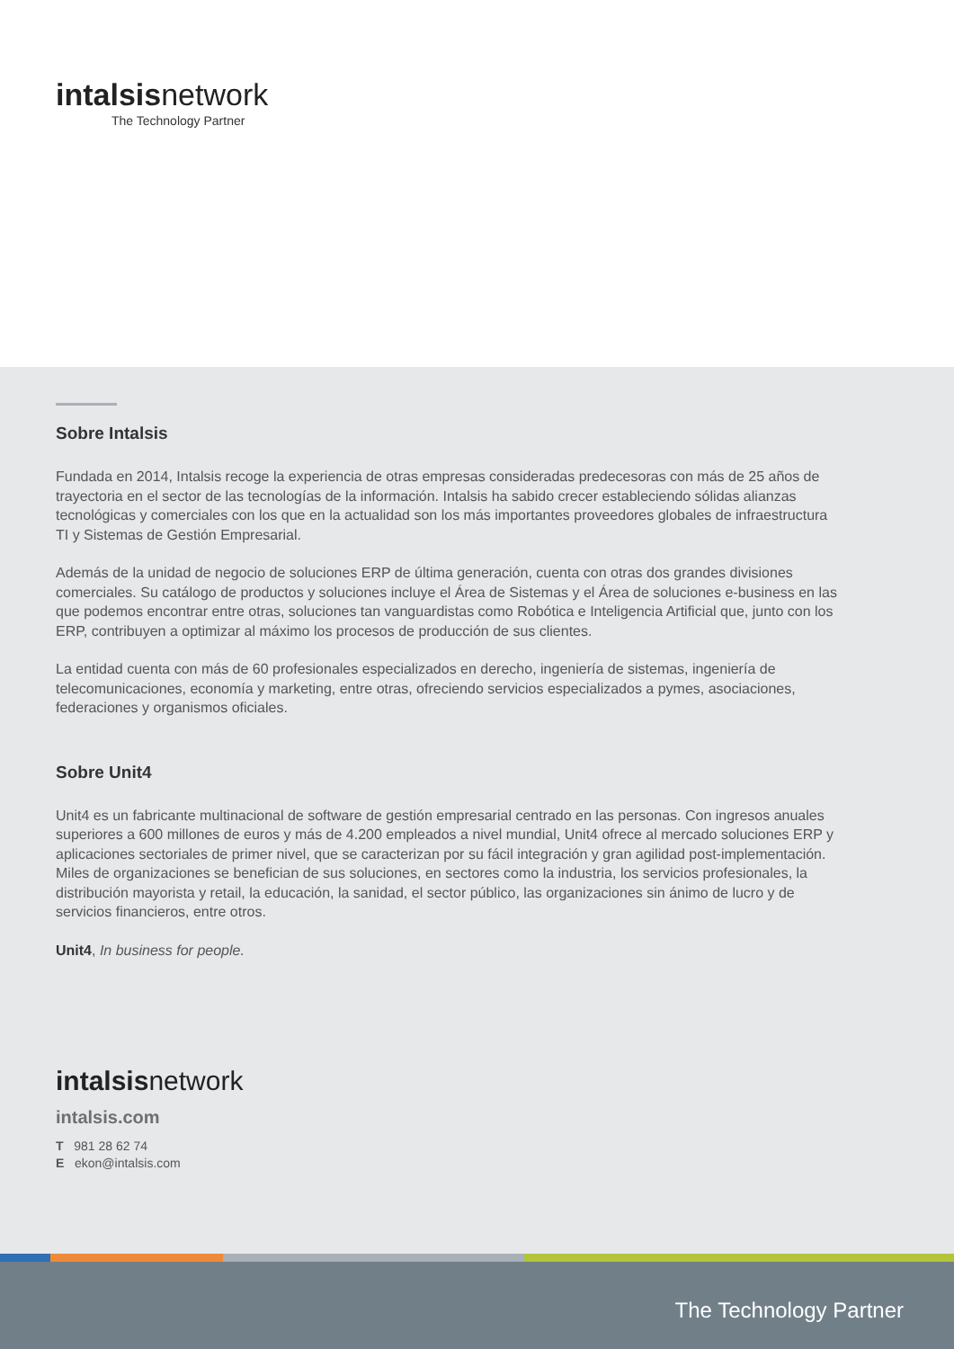intalsisnetwork
The Technology Partner
Sobre Intalsis
Fundada en 2014, Intalsis recoge la experiencia de otras empresas consideradas predecesoras con más de 25 años de trayectoria en el sector de las tecnologías de la información. Intalsis ha sabido crecer estableciendo sólidas alianzas tecnológicas y comerciales con los que en la actualidad son los más importantes proveedores globales de infraestructura TI y Sistemas de Gestión Empresarial.
Además de la unidad de negocio de soluciones ERP de última generación, cuenta con otras dos grandes divisiones comerciales. Su catálogo de productos y soluciones incluye el Área de Sistemas y el Área de soluciones e-business en las que podemos encontrar entre otras, soluciones tan vanguardistas como Robótica e Inteligencia Artificial que, junto con los ERP, contribuyen a optimizar al máximo los procesos de producción de sus clientes.
La entidad cuenta con más de 60 profesionales especializados en derecho, ingeniería de sistemas, ingeniería de telecomunicaciones, economía y marketing, entre otras, ofreciendo servicios especializados a pymes, asociaciones, federaciones y organismos oficiales.
Sobre Unit4
Unit4 es un fabricante multinacional de software de gestión empresarial centrado en las personas. Con ingresos anuales superiores a 600 millones de euros y más de 4.200 empleados a nivel mundial, Unit4 ofrece al mercado soluciones ERP y aplicaciones sectoriales de primer nivel, que se caracterizan por su fácil integración y gran agilidad post-implementación. Miles de organizaciones se benefician de sus soluciones, en sectores como la industria, los servicios profesionales, la distribución mayorista y retail, la educación, la sanidad, el sector público, las organizaciones sin ánimo de lucro y de servicios financieros, entre otros.
Unit4, In business for people.
intalsisnetwork
intalsis.com
T 981 28 62 74
E ekon@intalsis.com
The Technology Partner